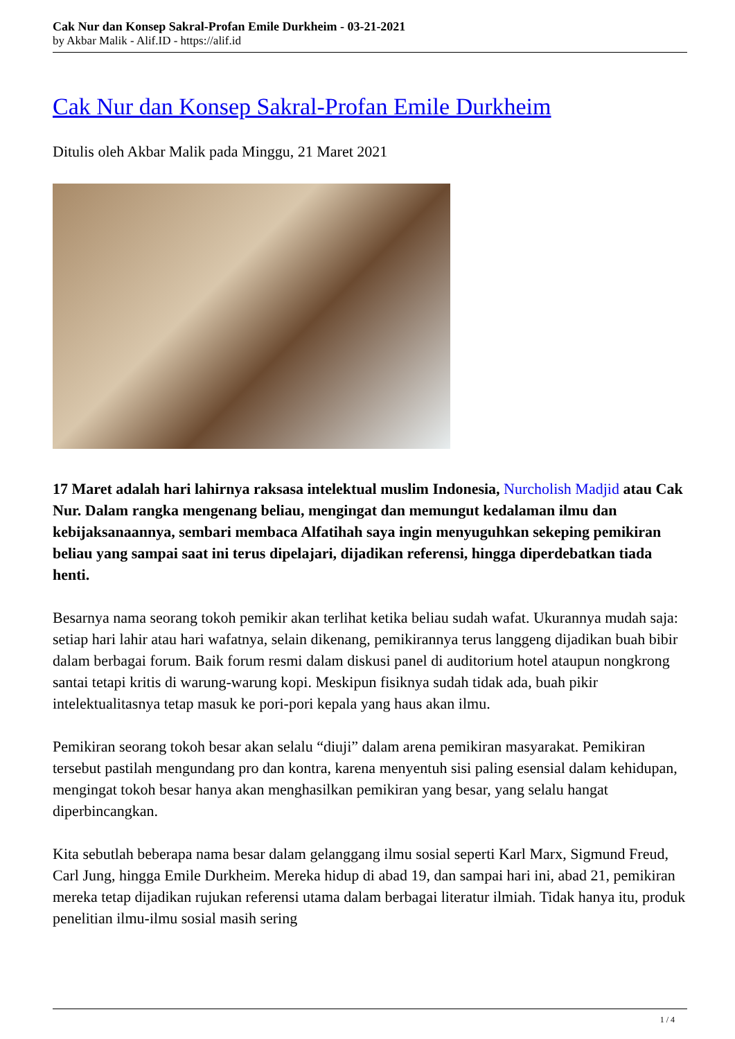Cak Nur dan Konsep Sakral-Profan Emile Durkheim - 03-21-2021
by Akbar Malik - Alif.ID - https://alif.id
Cak Nur dan Konsep Sakral-Profan Emile Durkheim
Ditulis oleh Akbar Malik pada Minggu, 21 Maret 2021
17 Maret adalah hari lahirnya raksasa intelektual muslim Indonesia, Nurcholish Madjid atau Cak Nur. Dalam rangka mengenang beliau, mengingat dan memungut kedalaman ilmu dan kebijaksanaannya, sembari membaca Alfatihah saya ingin menyuguhkan sekeping pemikiran beliau yang sampai saat ini terus dipelajari, dijadikan referensi, hingga diperdebatkan tiada henti.
Besarnya nama seorang tokoh pemikir akan terlihat ketika beliau sudah wafat. Ukurannya mudah saja: setiap hari lahir atau hari wafatnya, selain dikenang, pemikirannya terus langgeng dijadikan buah bibir dalam berbagai forum. Baik forum resmi dalam diskusi panel di auditorium hotel ataupun nongkrong santai tetapi kritis di warung-warung kopi. Meskipun fisiknya sudah tidak ada, buah pikir intelektualitasnya tetap masuk ke pori-pori kepala yang haus akan ilmu.
Pemikiran seorang tokoh besar akan selalu “diuji” dalam arena pemikiran masyarakat. Pemikiran tersebut pastilah mengundang pro dan kontra, karena menyentuh sisi paling esensial dalam kehidupan, mengingat tokoh besar hanya akan menghasilkan pemikiran yang besar, yang selalu hangat diperbincangkan.
Kita sebutlah beberapa nama besar dalam gelanggang ilmu sosial seperti Karl Marx, Sigmund Freud, Carl Jung, hingga Emile Durkheim. Mereka hidup di abad 19, dan sampai hari ini, abad 21, pemikiran mereka tetap dijadikan rujukan referensi utama dalam berbagai literatur ilmiah. Tidak hanya itu, produk penelitian ilmu-ilmu sosial masih sering
1 / 4